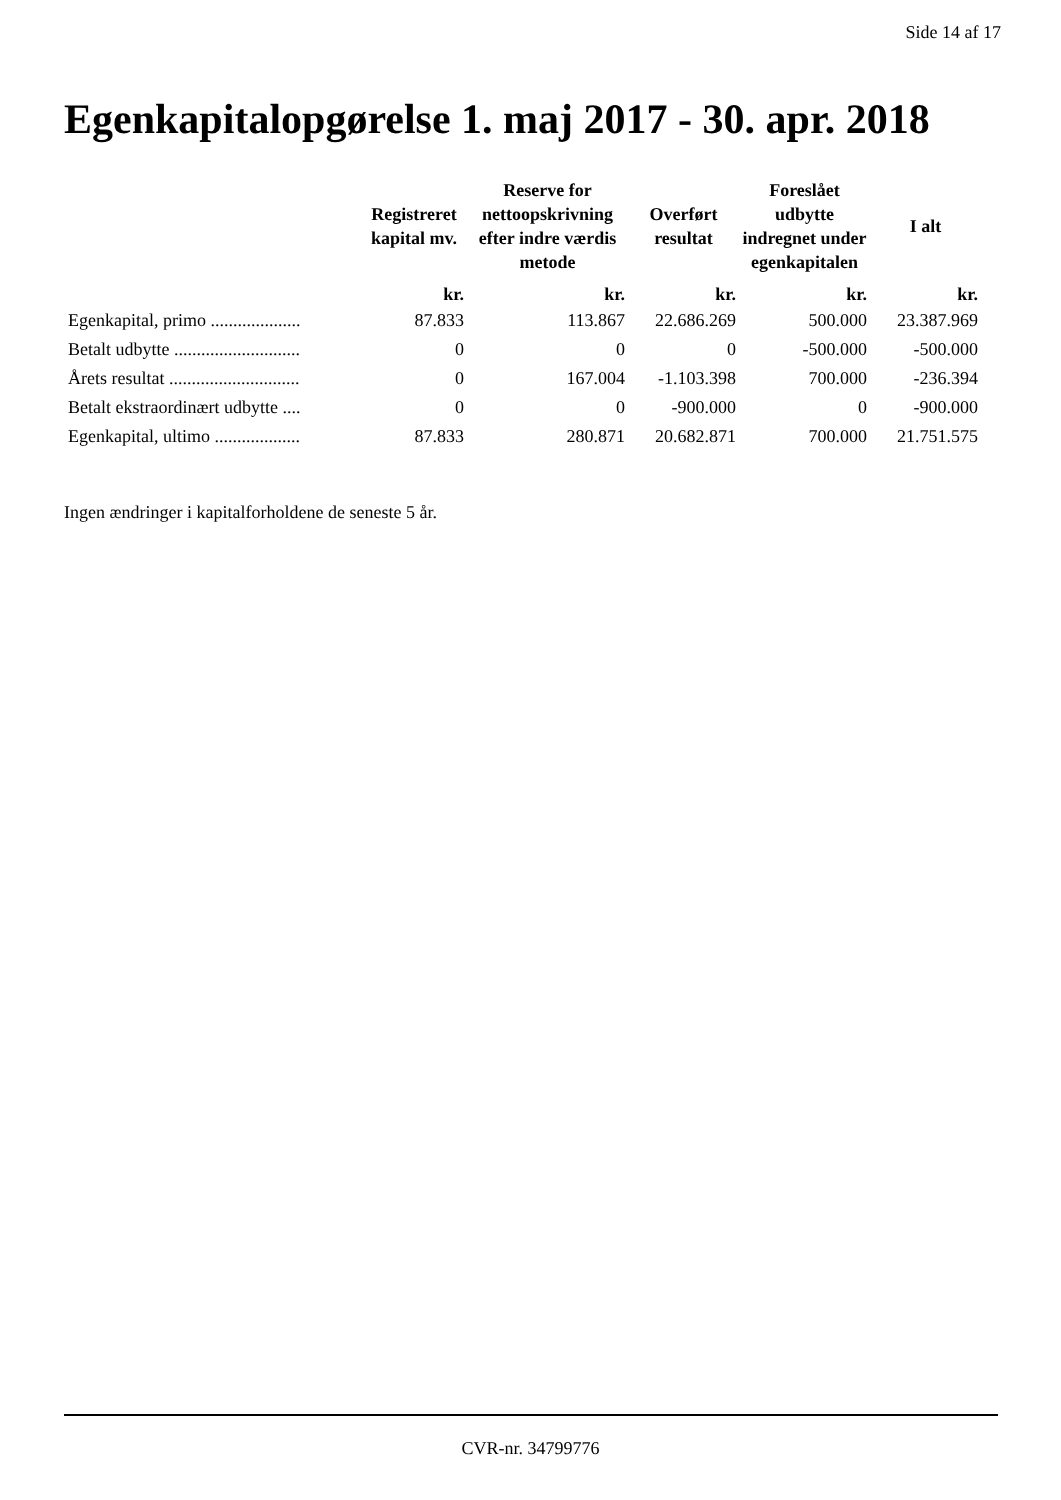Side 14 af 17
Egenkapitalopgørelse 1. maj 2017 - 30. apr. 2018
| | Registreret kapital mv. | Reserve for nettoopskrivning efter indre værdis metode | Overført resultat | Foreslået udbytte indregnet under egenkapitalen | I alt |
| --- | --- | --- | --- | --- | --- |
| | kr. | kr. | kr. | kr. | kr. |
| Egenkapital, primo .................... | 87.833 | 113.867 | 22.686.269 | 500.000 | 23.387.969 |
| Betalt udbytte ............................ | 0 | 0 | 0 | -500.000 | -500.000 |
| Årets resultat ............................. | 0 | 167.004 | -1.103.398 | 700.000 | -236.394 |
| Betalt ekstraordinært udbytte .... | 0 | 0 | -900.000 | 0 | -900.000 |
| Egenkapital, ultimo ................... | 87.833 | 280.871 | 20.682.871 | 700.000 | 21.751.575 |
Ingen ændringer i kapitalforholdene de seneste 5 år.
CVR-nr. 34799776